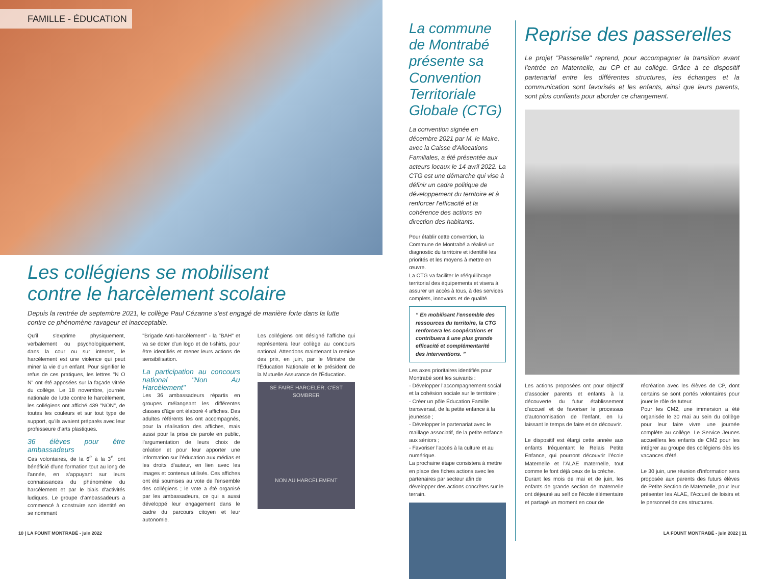FAMILLE - ÉDUCATION
Les collégiens se mobilisent
contre le harcèlement scolaire
Depuis la rentrée de septembre 2021, le collège Paul Cézanne s’est engagé de manière forte dans la lutte contre ce phénomène ravageur et inacceptable.
Qu'il s'exprime physiquement, verbalement ou psychologiquement, dans la cour ou sur internet, le harcèlement est une violence qui peut miner la vie d'un enfant. Pour signifier le refus de ces pratiques, les lettres "N O N" ont été apposées sur la façade vitrée du collège. Le 18 novembre, journée nationale de lutte contre le harcèlement, les collégiens ont affiché 439 "NON", de toutes les couleurs et sur tout type de support, qu'ils avaient préparés avec leur professeure d'arts plastiques.
36 élèves pour être ambassadeurs
Ces volontaires, de la 6<sup>e</sup> à la 3<sup>e</sup>, ont bénéficié d'une formation tout au long de l'année, en s’appuyant sur leurs connaissances du phénomène du harcèlement et par le biais d'activités ludiques. Le groupe d'ambassadeurs a commencé à construire son identité en se nommant
"Brigade Anti-harcèlement" - la "BAH" et va se doter d'un logo et de t-shirts, pour être identifiés et mener leurs actions de sensibilisation.
La participation au concours national "Non Au Harcèlement"
Les 36 ambassadeurs répartis en groupes mélangeant les différentes classes d'âge ont élaboré 4 affiches. Des adultes référents les ont accompagnés, pour la réalisation des affiches, mais aussi pour la prise de parole en public, l'argumentation de leurs choix de création et pour leur apporter une information sur l’éducation aux médias et les droits d’auteur, en lien avec les images et contenus utilisés. Ces affiches ont été soumises au vote de l'ensemble des collégiens ; le vote a été organisé par les ambassadeurs, ce qui a aussi développé leur engagement dans le cadre du parcours citoyen et leur autonomie.
Les collégiens ont désigné l'affiche qui représentera leur collège au concours national. Attendons maintenant la remise des prix, en juin, par le Ministre de l'Éducation Nationale et le président de la Mutuelle Assurance de l'Éducation.
SE FAIRE HARCELER, C'EST SOMBRER
NON AU HARCÈLEMENT
10 | LA FOUNT MONTRABÉ - juin 2022
La commune de Montrabé présente sa Convention Territoriale Globale (CTG)
La convention signée en décembre 2021 par M. le Maire, avec la Caisse d'Allocations Familiales, a été présentée aux acteurs locaux le 14 avril 2022. La CTG est une démarche qui vise à définir un cadre politique de développement du territoire et à renforcer l'efficacité et la cohérence des actions en direction des habitants.
Pour établir cette convention, la Commune de Montrabé a réalisé un diagnostic du territoire et identifié les priorités et les moyens à mettre en œuvre.
La CTG va faciliter le rééquilibrage territorial des équipements et visera à assurer un accès à tous, à des services complets, innovants et de qualité.
“ En mobilisant l’ensemble des ressources du territoire, la CTG renforcera les coopérations et contribuera à une plus grande efficacité et complémentarité des interventions. ”
Les axes prioritaires identifiés pour Montrabé sont les suivants :
- Développer l’accompagnement social et la cohésion sociale sur le territoire ;
- Créer un pôle Éducation Famille transversal, de la petite enfance à la jeunesse ;
- Développer le partenariat avec le maillage associatif, de la petite enfance aux séniors ;
- Favoriser l’accès à la culture et au numérique.
La prochaine étape consistera à mettre en place des fiches actions avec les partenaires par secteur afin de développer des actions concrètes sur le terrain.
Reprise des passerelles
Le projet "Passerelle" reprend, pour accompagner la transition avant l'entrée en Maternelle, au CP et au collège. Grâce à ce dispositif partenarial entre les différentes structures, les échanges et la communication sont favorisés et les enfants, ainsi que leurs parents, sont plus confiants pour aborder ce changement.
Les actions proposées ont pour objectif d'associer parents et enfants à la découverte du futur établissement d'accueil et de favoriser le processus d'autonomisation de l'enfant, en lui laissant le temps de faire et de découvrir.
Le dispositif est élargi cette année aux enfants fréquentant le Relais Petite Enfance, qui pourront découvrir l'école Maternelle et l'ALAE maternelle, tout comme le font déjà ceux de la crèche.
Durant les mois de mai et de juin, les enfants de grande section de maternelle ont déjeuné au self de l'école élémentaire et partagé un moment en cour de
récréation avec les élèves de CP, dont certains se sont portés volontaires pour jouer le rôle de tuteur.
Pour les CM2, une immersion a été organisée le 30 mai au sein du collège pour leur faire vivre une journée complète au collège. Le Service Jeunes accueillera les enfants de CM2 pour les intégrer au groupe des collégiens dès les vacances d'été.
Le 30 juin, une réunion d'information sera proposée aux parents des futurs élèves de Petite Section de Maternelle, pour leur présenter les ALAE, l'Accueil de loisirs et le personnel de ces structures.
LA FOUNT MONTRABÉ - juin 2022 | 11